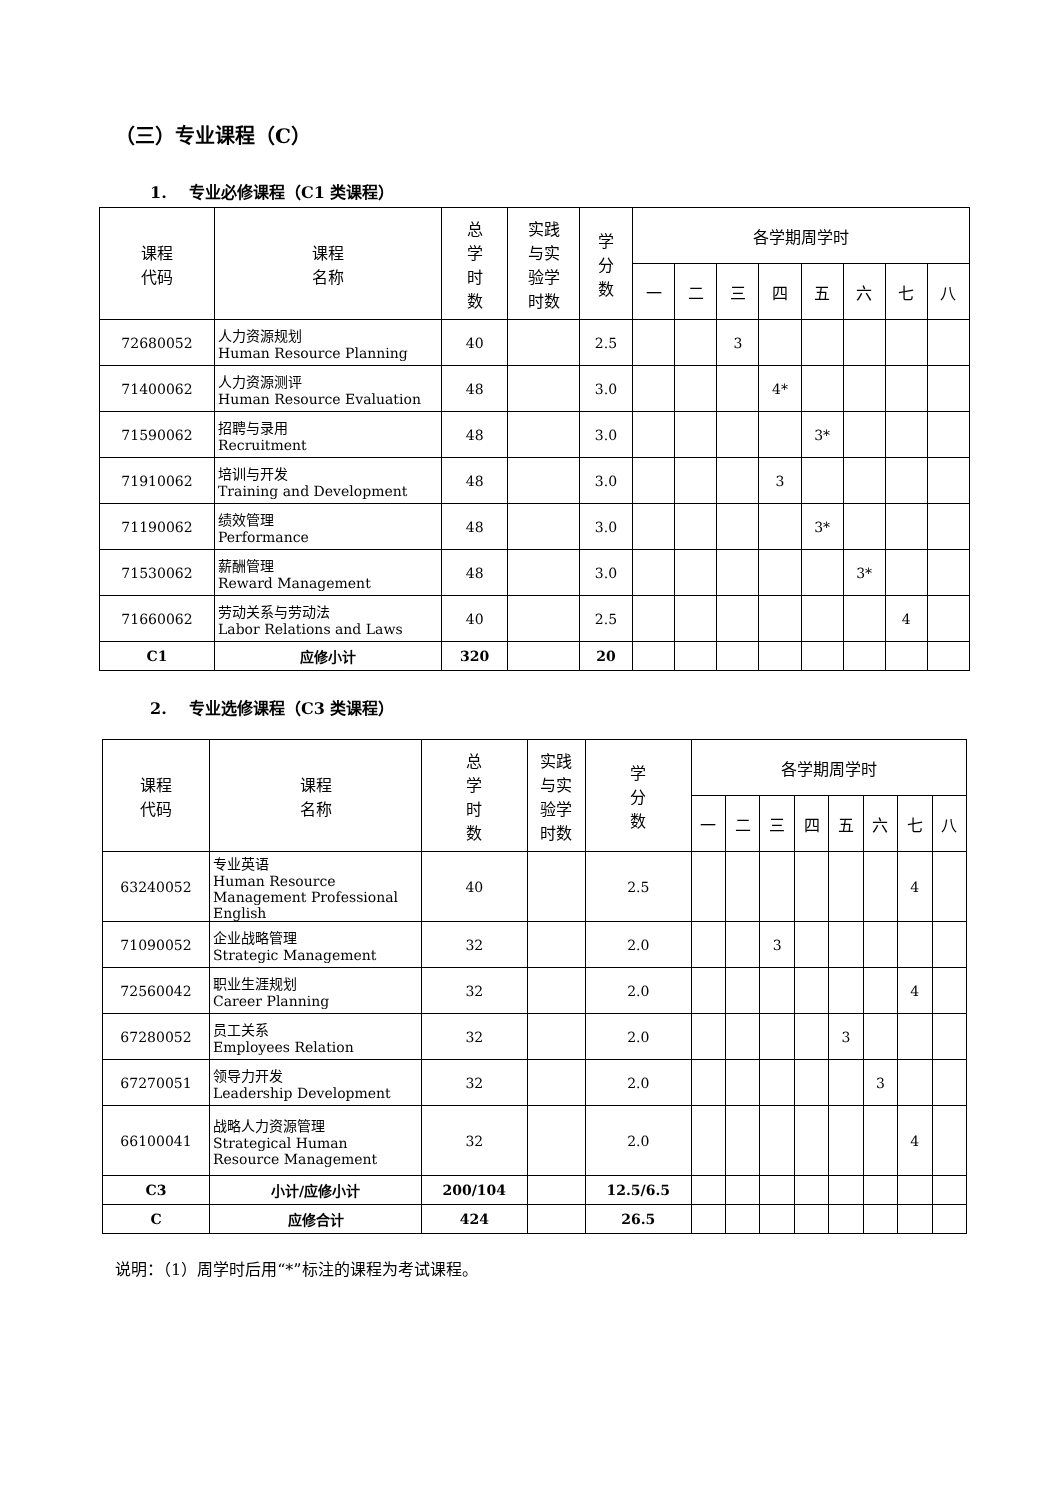（三）专业课程（C）
1. 专业必修课程（C1 类课程）
| 课程 代码 | 课程 名称 | 总 学 时 数 | 实践 与实 验学 时数 | 学 分 数 | 各学期周学时 | | | | | | | |
| --- | --- | --- | --- | --- | --- | --- | --- | --- | --- | --- | --- | --- |
| | | | | | 一 | 二 | 三 | 四 | 五 | 六 | 七 | 八 |
| 72680052 | 人力资源规划 Human Resource Planning | 40 | | 2.5 | | | 3 | | | | | |
| 71400062 | 人力资源测评 Human Resource Evaluation | 48 | | 3.0 | | | | 4* | | | | |
| 71590062 | 招聘与录用 Recruitment | 48 | | 3.0 | | | | | 3* | | | |
| 71910062 | 培训与开发 Training and Development | 48 | | 3.0 | | | | 3 | | | | |
| 71190062 | 绩效管理 Performance | 48 | | 3.0 | | | | | 3* | | | |
| 71530062 | 薪酬管理 Reward Management | 48 | | 3.0 | | | | | | 3* | | |
| 71660062 | 劳动关系与劳动法 Labor Relations and Laws | 40 | | 2.5 | | | | | | | 4 | |
| C1 | 应修小计 | 320 | | 20 | | | | | | | | |
2. 专业选修课程（C3 类课程）
| 课程 代码 | 课程 名称 | 总 学 时 数 | 实践 与实 验学 时数 | 学 分 数 | 各学期周学时 | | | | | | | |
| --- | --- | --- | --- | --- | --- | --- | --- | --- | --- | --- | --- | --- |
| | | | | | 一 | 二 | 三 | 四 | 五 | 六 | 七 | 八 |
| 63240052 | 专业英语 Human Resource Management Professional English | 40 | | 2.5 | | | | | | | 4 | |
| 71090052 | 企业战略管理 Strategic Management | 32 | | 2.0 | | | 3 | | | | | |
| 72560042 | 职业生涯规划 Career Planning | 32 | | 2.0 | | | | | | | 4 | |
| 67280052 | 员工关系 Employees Relation | 32 | | 2.0 | | | | | 3 | | | |
| 67270051 | 领导力开发 Leadership Development | 32 | | 2.0 | | | | | | 3 | | |
| 66100041 | 战略人力资源管理 Strategical Human Resource Management | 32 | | 2.0 | | | | | | | 4 | |
| C3 | 小计/应修小计 | 200/104 | | 12.5/6.5 | | | | | | | | |
| C | 应修合计 | 424 | | 26.5 | | | | | | | | |
说明：（1）周学时后用“*”标注的课程为考试课程。